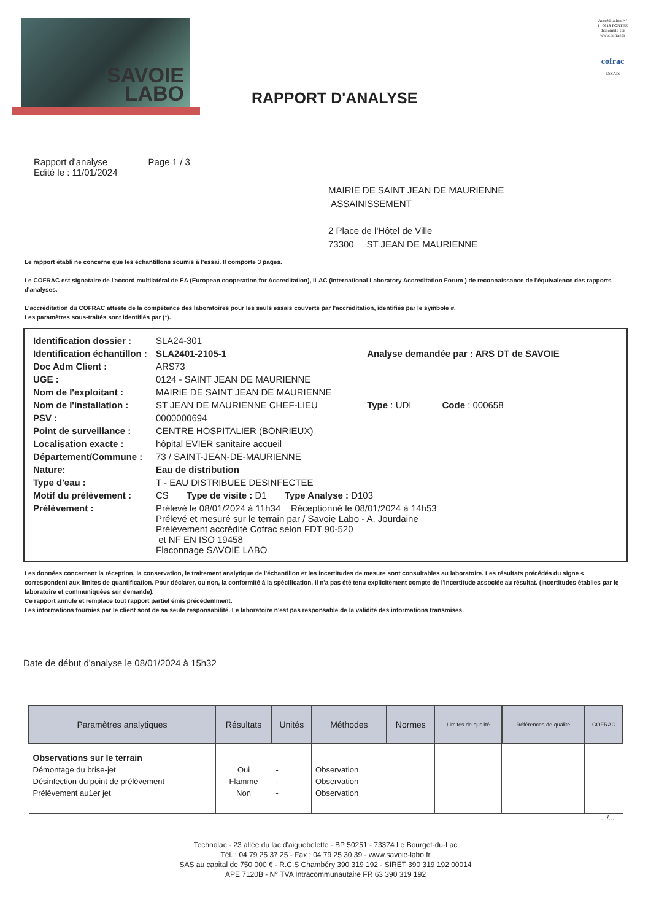SAVOIE
LABO
RAPPORT D'ANALYSE
Accréditation N° 1- 0618 PORTEE disponible sur www.cofrac.fr
cofrac
ESSAIS
Rapport d'analyse
Edité le : 11/01/2024
Page 1 / 3
MAIRIE DE SAINT JEAN DE MAURIENNE
ASSAINISSEMENT
2 Place de l'Hôtel de Ville
73300 ST JEAN DE MAURIENNE
Le rapport établi ne concerne que les échantillons soumis à l'essai. Il comporte 3 pages.
Le COFRAC est signataire de l'accord multilatéral de EA (European cooperation for Accreditation), ILAC (International Laboratory Accreditation Forum ) de reconnaissance de l'équivalence des rapports d'analyses.
L'accréditation du COFRAC atteste de la compétence des laboratoires pour les seuls essais couverts par l'accréditation, identifiés par le symbole #.
Les paramètres sous-traités sont identifiés par (*).
| Identification dossier : | SLA24-301 | |
| Identification échantillon : | SLA2401-2105-1 | Analyse demandée par : ARS DT de SAVOIE |
| Doc Adm Client : | ARS73 | |
| UGE : | 0124 - SAINT JEAN DE MAURIENNE | |
| Nom de l'exploitant : | MAIRIE DE SAINT JEAN DE MAURIENNE | |
| Nom de l'installation : | ST JEAN DE MAURIENNE CHEF-LIEU | Type : UDI Code : 000658 |
| PSV : | 0000000694 | |
| Point de surveillance : | CENTRE HOSPITALIER (BONRIEUX) | |
| Localisation exacte : | hôpital EVIER sanitaire accueil | |
| Département/Commune : | 73 / SAINT-JEAN-DE-MAURIENNE | |
| Nature: | Eau de distribution | |
| Type d'eau : | T - EAU DISTRIBUEE DESINFECTEE | |
| Motif du prélèvement : | CS Type de visite : D1 Type Analyse : D103 | |
| Prélèvement : | Prélevé le 08/01/2024 à 11h34 Réceptionné le 08/01/2024 à 14h53 Prélevé et mesuré sur le terrain par / Savoie Labo - A. Jourdaine Prélèvement accrédité Cofrac selon FDT 90-520 et NF EN ISO 19458 Flaconnage SAVOIE LABO | |
Les données concernant la réception, la conservation, le traitement analytique de l'échantillon et les incertitudes de mesure sont consultables au laboratoire. Les résultats précédés du signe < correspondent aux limites de quantification. Pour déclarer, ou non, la conformité à la spécification, il n'a pas été tenu explicitement compte de l'incertitude associée au résultat. (incertitudes établies par le laboratoire et communiquées sur demande).
Ce rapport annule et remplace tout rapport partiel émis précédemment.
Les informations fournies par le client sont de sa seule responsabilité. Le laboratoire n'est pas responsable de la validité des informations transmises.
Date de début d'analyse le 08/01/2024 à 15h32
| Paramètres analytiques | Résultats | Unités | Méthodes | Normes | Limites de qualité | Références de qualité | COFRAC |
| --- | --- | --- | --- | --- | --- | --- | --- |
| Observations sur le terrain | | | | | | | |
| Démontage du brise-jet | Oui | - | Observation | | | | |
| Désinfection du point de prélèvement | Flamme | - | Observation | | | | |
| Prélèvement au1er jet | Non | - | Observation | | | | |
.../...
Technolac - 23 allée du lac d'aiguebelette - BP 50251 - 73374 Le Bourget-du-Lac
Tél. : 04 79 25 37 25 - Fax : 04 79 25 30 39 - www.savoie-labo.fr
SAS au capital de 750 000 € - R.C.S Chambéry 390 319 192 - SIRET 390 319 192 00014
APE 7120B - N° TVA Intracommunautaire FR 63 390 319 192